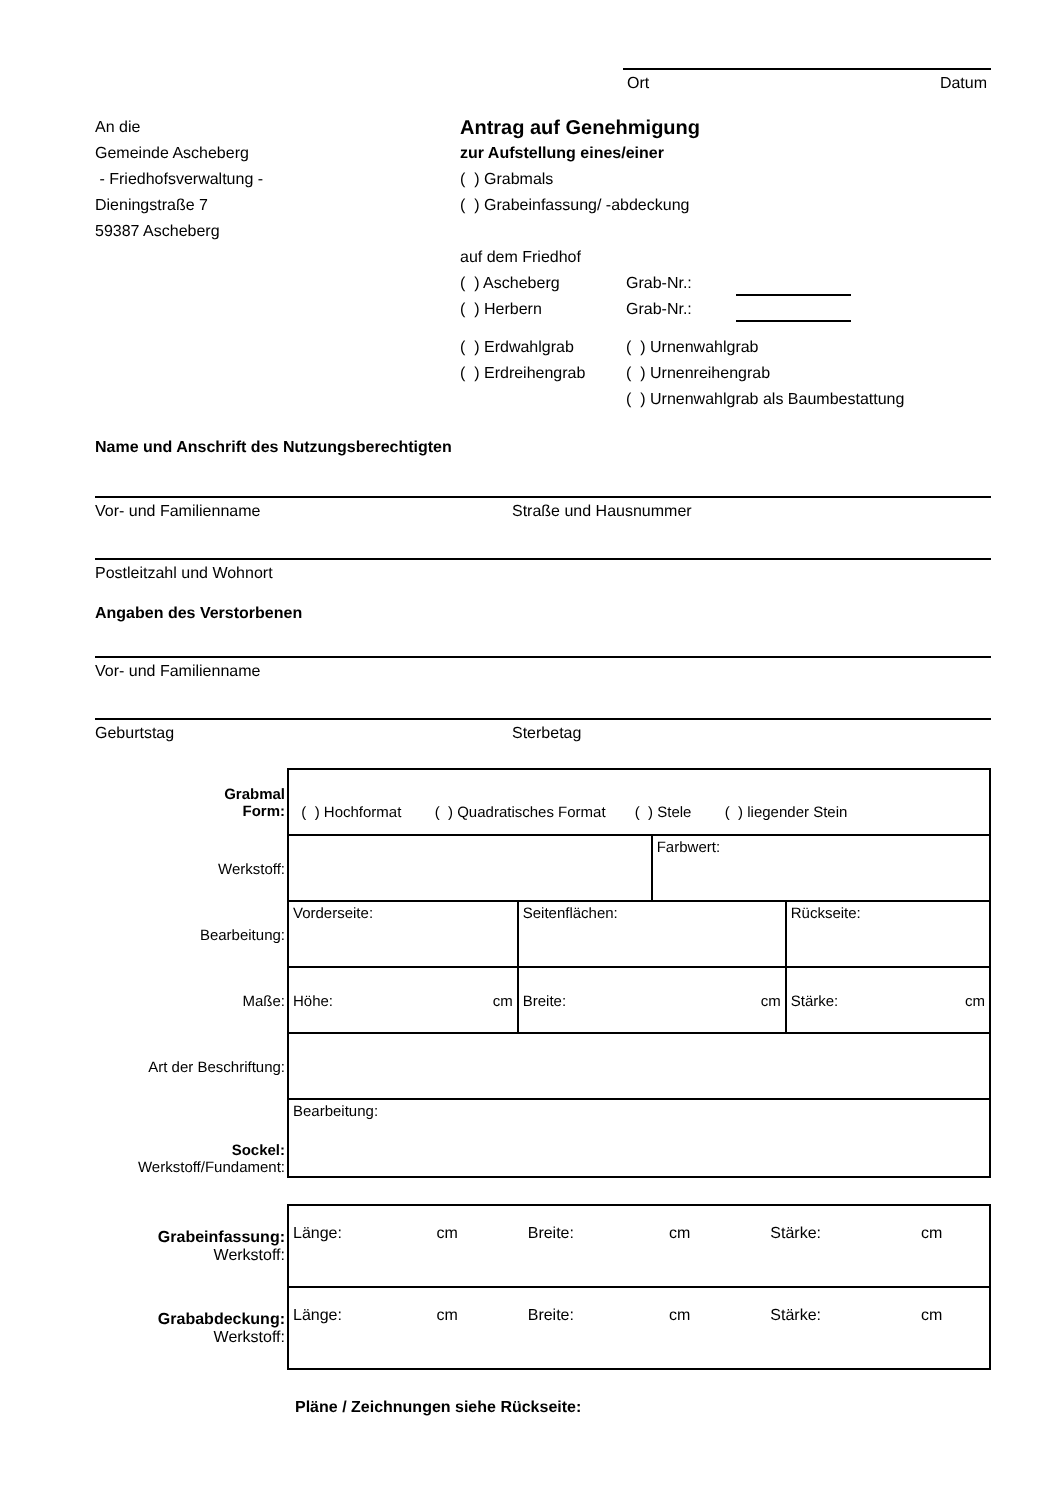Ort Datum
An die
Gemeinde Ascheberg
- Friedhofsverwaltung -
Dieningstraße 7
59387 Ascheberg
Antrag auf Genehmigung
zur Aufstellung eines/einer
( ) Grabmals
( ) Grabeinfassung/ -abdeckung
auf dem Friedhof
( ) Ascheberg Grab-Nr.:
( ) Herbern Grab-Nr.:
( ) Erdwahlgrab
( ) Erdreihengrab ( ) Urnenwahlgrab
( ) Urnenreihengrab
( ) Urnenwahlgrab als Baumbestattung
Name und Anschrift des Nutzungsberechtigten
Vor- und Familienname Straße und Hausnummer
Postleitzahl und Wohnort
Angaben des Verstorbenen
Vor- und Familienname
Geburtstag Sterbetag
| Grabmal Form: | ( ) Hochformat ( ) Quadratisches Format ( ) Stele ( ) liegender Stein | | | |
| Werkstoff: | | | Farbwert: | |
| Bearbeitung: | Vorderseite: | Seitenflächen: | | Rückseite: |
| Maße: | cm Höhe: | cm Breite: | | cm Stärke: |
| Art der Beschriftung: | | | | |
| Sockel: Werkstoff/Fundament: | Bearbeitung: | | | |
| Grabeinfassung: Werkstoff: | Länge: cm Breite: cm Stärke: cm |
| Grababdeckung: Werkstoff: | Länge: cm Breite: cm Stärke: cm |
Pläne / Zeichnungen siehe Rückseite: